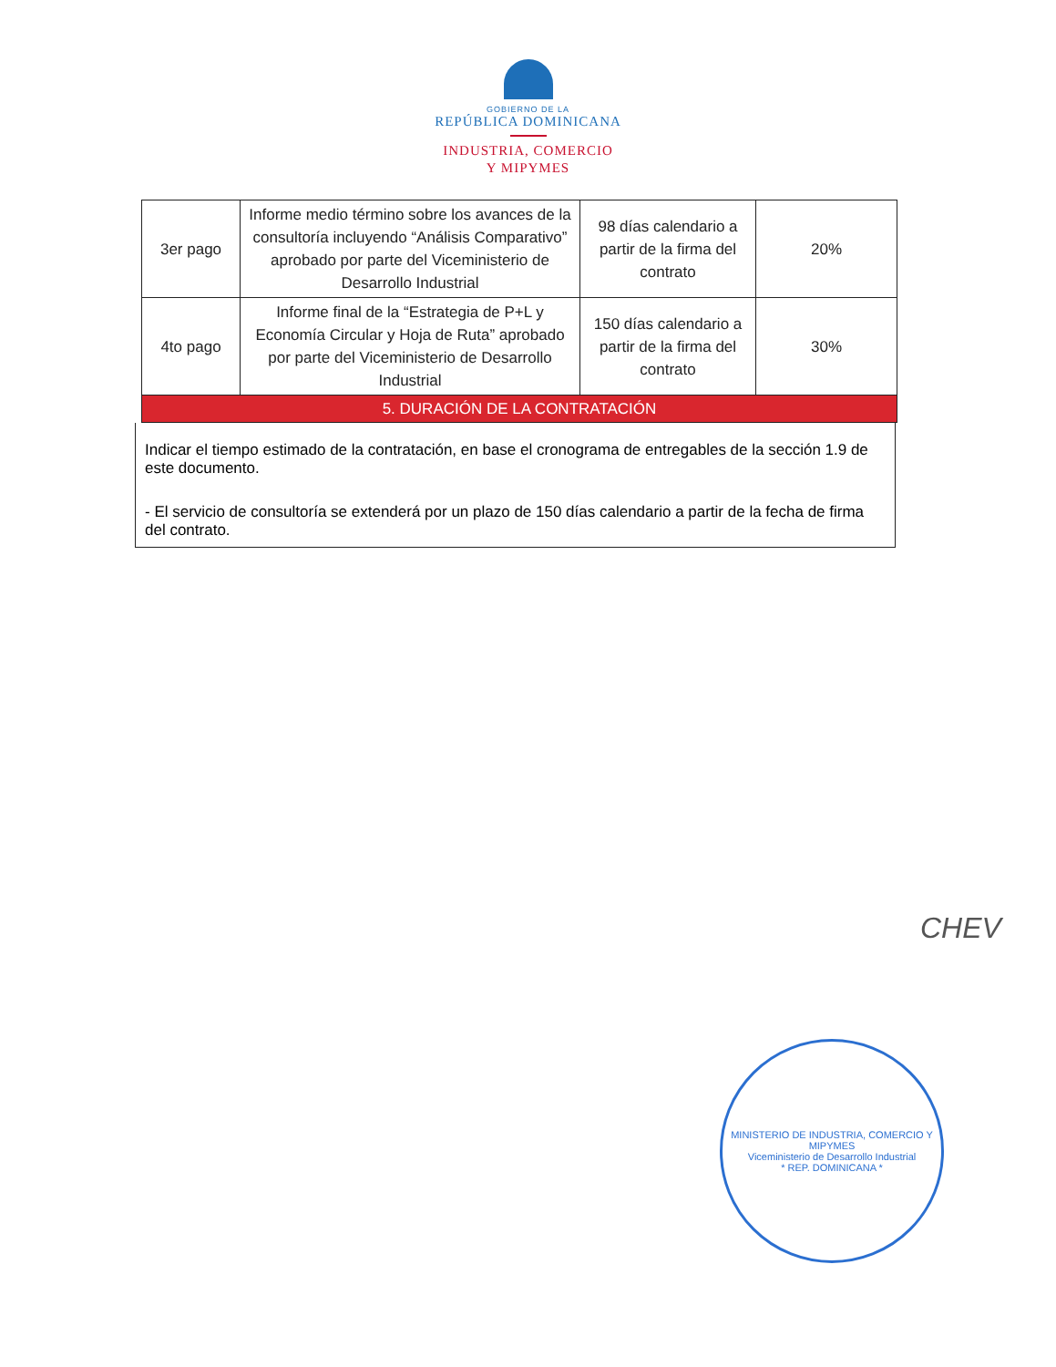GOBIERNO DE LA
REPÚBLICA DOMINICANA
INDUSTRIA, COMERCIO
Y MIPYMES
| 3er pago | Informe medio término sobre los avances de la consultoría incluyendo “Análisis Comparativo” aprobado por parte del Viceministerio de Desarrollo Industrial | 98 días calendario a partir de la firma del contrato | 20% |
| 4to pago | Informe final de la “Estrategia de P+L y Economía Circular y Hoja de Ruta” aprobado por parte del Viceministerio de Desarrollo Industrial | 150 días calendario a partir de la firma del contrato | 30% |
| 5. DURACIÓN DE LA CONTRATACIÓN | | | |
Indicar el tiempo estimado de la contratación, en base el cronograma de entregables de la sección 1.9 de este documento.
- El servicio de consultoría se extenderá por un plazo de 150 días calendario a partir de la fecha de firma del contrato.
CHEV
MINISTERIO DE INDUSTRIA, COMERCIO Y MIPYMES
Viceministerio de Desarrollo Industrial
* REP. DOMINICANA *